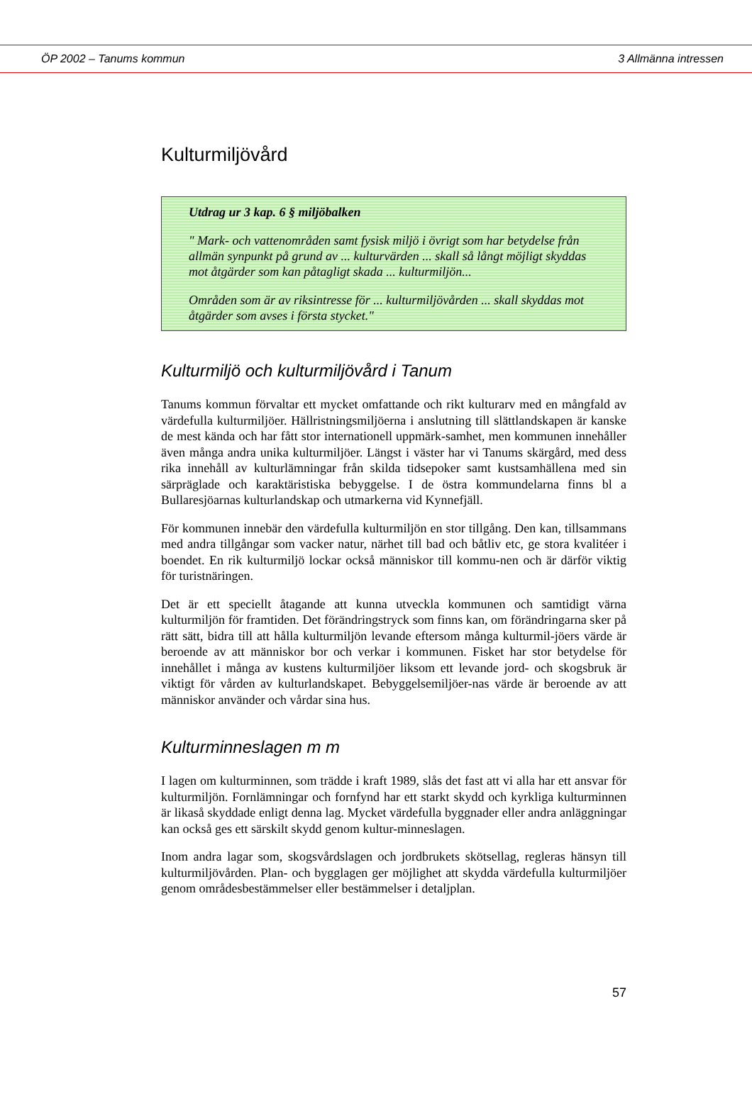ÖP 2002 – Tanums kommun 3 Allmänna intressen
Kulturmiljövård
Utdrag ur 3 kap. 6 § miljöbalken
" Mark- och vattenområden samt fysisk miljö i övrigt som har betydelse från allmän synpunkt på grund av ... kulturvärden ... skall så långt möjligt skyddas mot åtgärder som kan påtagligt skada ... kulturmiljön...
Områden som är av riksintresse för ... kulturmiljövården ... skall skyddas mot åtgärder som avses i första stycket."
Kulturmiljö och kulturmiljövård i Tanum
Tanums kommun förvaltar ett mycket omfattande och rikt kulturarv med en mångfald av värdefulla kulturmiljöer. Hällristningsmiljöerna i anslutning till slättlandskapen är kanske de mest kända och har fått stor internationell uppmärk-samhet, men kommunen innehåller även många andra unika kulturmiljöer. Längst i väster har vi Tanums skärgård, med dess rika innehåll av kulturlämningar från skilda tidsepoker samt kustsamhällena med sin särpräglade och karaktäristiska bebyggelse. I de östra kommundelarna finns bl a Bullaresjöarnas kulturlandskap och utmarkerna vid Kynnefjäll.
För kommunen innebär den värdefulla kulturmiljön en stor tillgång. Den kan, tillsammans med andra tillgångar som vacker natur, närhet till bad och båtliv etc, ge stora kvalitéer i boendet. En rik kulturmiljö lockar också människor till kommu-nen och är därför viktig för turistnäringen.
Det är ett speciellt åtagande att kunna utveckla kommunen och samtidigt värna kulturmiljön för framtiden. Det förändringstryck som finns kan, om förändringarna sker på rätt sätt, bidra till att hålla kulturmiljön levande eftersom många kulturmil-jöers värde är beroende av att människor bor och verkar i kommunen. Fisket har stor betydelse för innehållet i många av kustens kulturmiljöer liksom ett levande jord- och skogsbruk är viktigt för vården av kulturlandskapet. Bebyggelsemiljöer-nas värde är beroende av att människor använder och vårdar sina hus.
Kulturminneslagen m m
I lagen om kulturminnen, som trädde i kraft 1989, slås det fast att vi alla har ett ansvar för kulturmiljön. Fornlämningar och fornfynd har ett starkt skydd och kyrkliga kulturminnen är likaså skyddade enligt denna lag. Mycket värdefulla byggnader eller andra anläggningar kan också ges ett särskilt skydd genom kultur-minneslagen.
Inom andra lagar som, skogsvårdslagen och jordbrukets skötsellag, regleras hänsyn till kulturmiljövården. Plan- och bygglagen ger möjlighet att skydda värdefulla kulturmiljöer genom områdesbestämmelser eller bestämmelser i detaljplan.
57